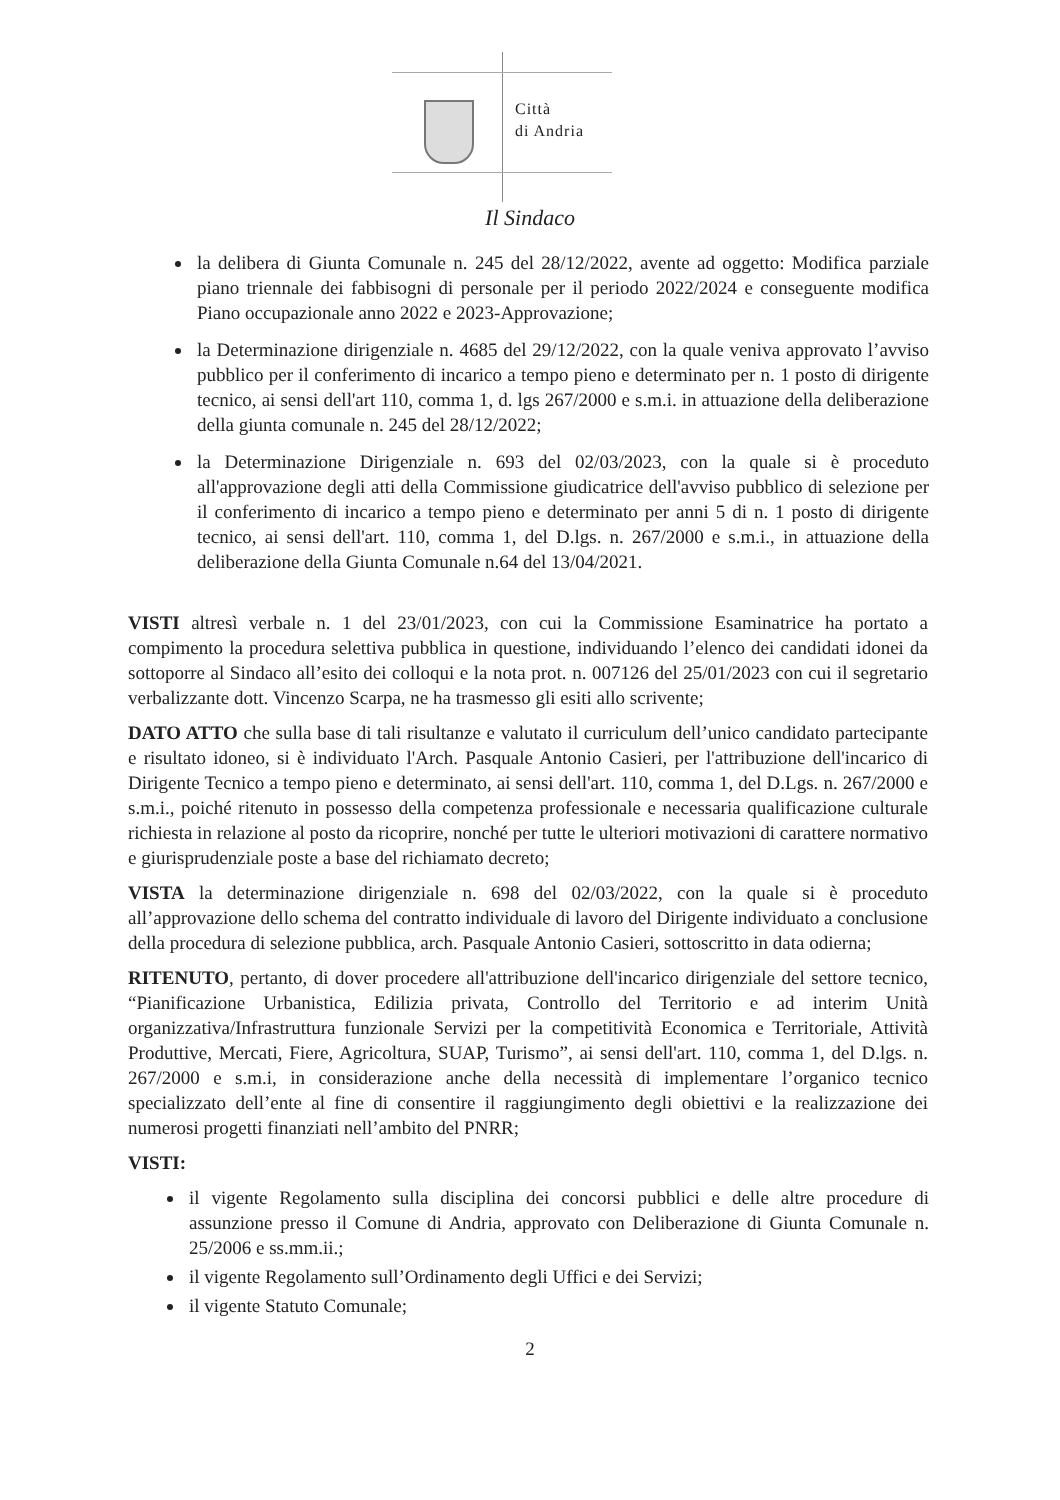Città
di Andria
Il Sindaco
la delibera di Giunta Comunale n. 245 del 28/12/2022, avente ad oggetto: Modifica parziale piano triennale dei fabbisogni di personale per il periodo 2022/2024 e conseguente modifica Piano occupazionale anno 2022 e 2023-Approvazione;
la Determinazione dirigenziale n. 4685 del 29/12/2022, con la quale veniva approvato l’avviso pubblico per il conferimento di incarico a tempo pieno e determinato per n. 1 posto di dirigente tecnico, ai sensi dell'art 110, comma 1, d. lgs 267/2000 e s.m.i. in attuazione della deliberazione della giunta comunale n. 245 del 28/12/2022;
la Determinazione Dirigenziale n. 693 del 02/03/2023, con la quale si è proceduto all'approvazione degli atti della Commissione giudicatrice dell'avviso pubblico di selezione per il conferimento di incarico a tempo pieno e determinato per anni 5 di n. 1 posto di dirigente tecnico, ai sensi dell'art. 110, comma 1, del D.lgs. n. 267/2000 e s.m.i., in attuazione della deliberazione della Giunta Comunale n.64 del 13/04/2021.
VISTI altresì verbale n. 1 del 23/01/2023, con cui la Commissione Esaminatrice ha portato a compimento la procedura selettiva pubblica in questione, individuando l’elenco dei candidati idonei da sottoporre al Sindaco all’esito dei colloqui e la nota prot. n. 007126 del 25/01/2023 con cui il segretario verbalizzante dott. Vincenzo Scarpa, ne ha trasmesso gli esiti allo scrivente;
DATO ATTO che sulla base di tali risultanze e valutato il curriculum dell’unico candidato partecipante e risultato idoneo, si è individuato l'Arch. Pasquale Antonio Casieri, per l'attribuzione dell'incarico di Dirigente Tecnico a tempo pieno e determinato, ai sensi dell'art. 110, comma 1, del D.Lgs. n. 267/2000 e s.m.i., poiché ritenuto in possesso della competenza professionale e necessaria qualificazione culturale richiesta in relazione al posto da ricoprire, nonché per tutte le ulteriori motivazioni di carattere normativo e giurisprudenziale poste a base del richiamato decreto;
VISTA la determinazione dirigenziale n. 698 del 02/03/2022, con la quale si è proceduto all’approvazione dello schema del contratto individuale di lavoro del Dirigente individuato a conclusione della procedura di selezione pubblica, arch. Pasquale Antonio Casieri, sottoscritto in data odierna;
RITENUTO, pertanto, di dover procedere all'attribuzione dell'incarico dirigenziale del settore tecnico, “Pianificazione Urbanistica, Edilizia privata, Controllo del Territorio e ad interim Unità organizzativa/Infrastruttura funzionale Servizi per la competitività Economica e Territoriale, Attività Produttive, Mercati, Fiere, Agricoltura, SUAP, Turismo”, ai sensi dell'art. 110, comma 1, del D.lgs. n. 267/2000 e s.m.i, in considerazione anche della necessità di implementare l’organico tecnico specializzato dell’ente al fine di consentire il raggiungimento degli obiettivi e la realizzazione dei numerosi progetti finanziati nell’ambito del PNRR;
VISTI:
il vigente Regolamento sulla disciplina dei concorsi pubblici e delle altre procedure di assunzione presso il Comune di Andria, approvato con Deliberazione di Giunta Comunale n. 25/2006 e ss.mm.ii.;
il vigente Regolamento sull’Ordinamento degli Uffici e dei Servizi;
il vigente Statuto Comunale;
2